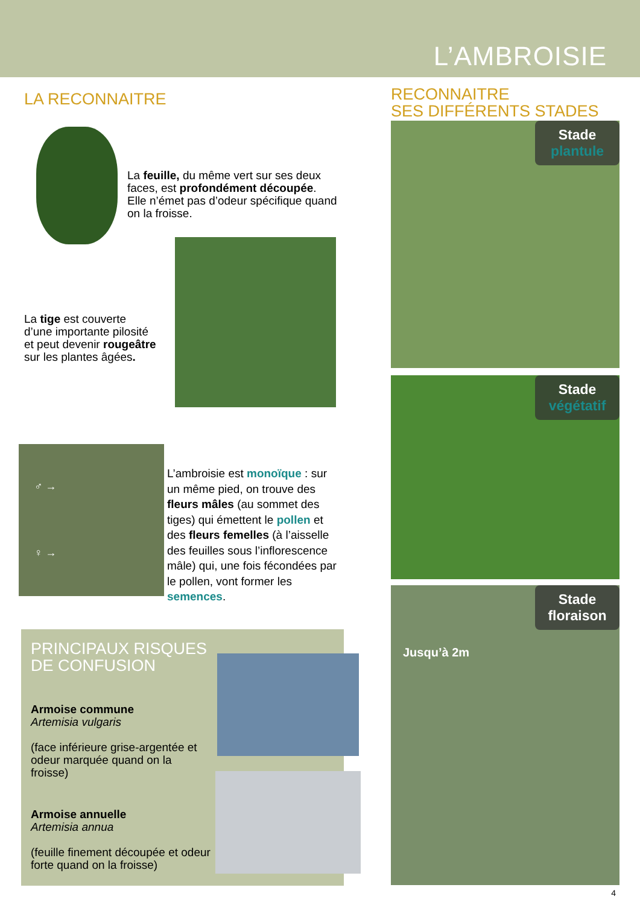L’AMBROISIE
LA RECONNAITRE
La feuille, du même vert sur ses deux faces, est profondément découpée. Elle n’émet pas d’odeur spécifique quand on la froisse.
La tige est couverte d’une importante pilosité et peut devenir rougeâtre sur les plantes âgées.
♂ →
♀ →
L’ambroisie est monoïque : sur un même pied, on trouve des fleurs mâles (au sommet des tiges) qui émettent le pollen et des fleurs femelles (à l’aisselle des feuilles sous l’inflorescence mâle) qui, une fois fécondées par le pollen, vont former les semences.
PRINCIPAUX RISQUES
DE CONFUSION
Armoise commune
Artemisia vulgaris
(face inférieure grise-argentée et odeur marquée quand on la froisse)
Armoise annuelle
Artemisia annua
(feuille finement découpée et odeur forte quand on la froisse)
RECONNAITRE
SES DIFFÉRENTS STADES
Stade
plantule
Stade
végétatif
Stade
floraison
Jusqu’à 2m
4